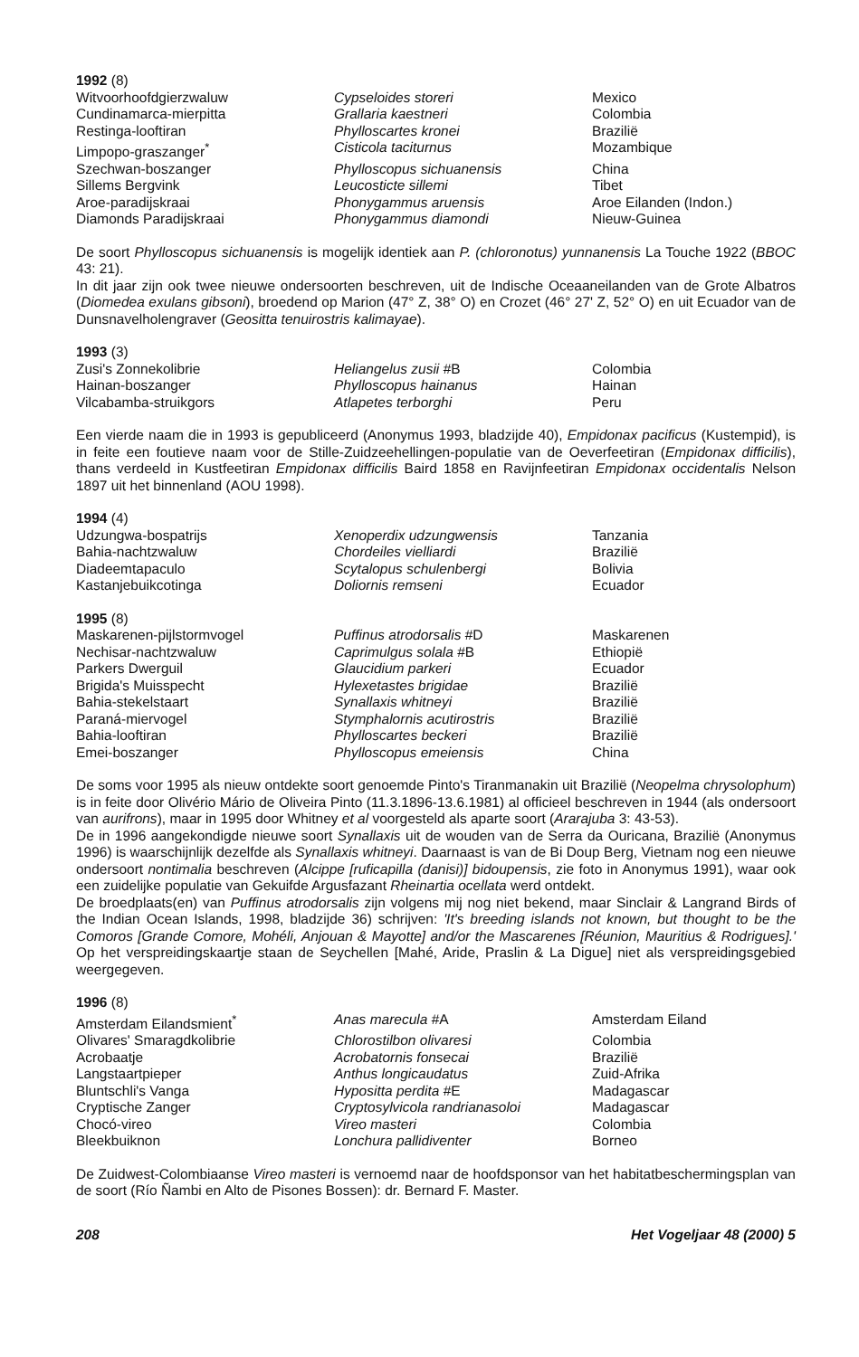1992 (8)
| Witvoorhoofdgierzwaluw | Cypseloides storeri | Mexico |
| Cundinamarca-mierpitta | Grallaria kaestneri | Colombia |
| Restinga-looftiran | Phylloscartes kronei | Brazilië |
| Limpopo-graszanger<sup>*</sup> | Cisticola taciturnus | Mozambique |
| Szechwan-boszanger | Phylloscopus sichuanensis | China |
| Sillems Bergvink | Leucosticte sillemi | Tibet |
| Aroe-paradijskraai | Phonygammus aruensis | Aroe Eilanden (Indon.) |
| Diamonds Paradijskraai | Phonygammus diamondi | Nieuw-Guinea |
De soort Phylloscopus sichuanensis is mogelijk identiek aan P. (chloronotus) yunnanensis La Touche 1922 (BBOC 43: 21).
In dit jaar zijn ook twee nieuwe ondersoorten beschreven, uit de Indische Oceaaneilanden van de Grote Albatros (Diomedea exulans gibsoni), broedend op Marion (47° Z, 38° O) en Crozet (46° 27' Z, 52° O) en uit Ecuador van de Dunsnavelholengraver (Geositta tenuirostris kalimayae).
1993 (3)
| Zusi's Zonnekolibrie | Heliangelus zusii #B | Colombia |
| Hainan-boszanger | Phylloscopus hainanus | Hainan |
| Vilcabamba-struikgors | Atlapetes terborghi | Peru |
Een vierde naam die in 1993 is gepubliceerd (Anonymus 1993, bladzijde 40), Empidonax pacificus (Kustempid), is in feite een foutieve naam voor de Stille-Zuidzeehellingen-populatie van de Oeverfeetiran (Empidonax difficilis), thans verdeeld in Kustfeetiran Empidonax difficilis Baird 1858 en Ravijnfeetiran Empidonax occidentalis Nelson 1897 uit het binnenland (AOU 1998).
1994 (4)
| Udzungwa-bospatrijs | Xenoperdix udzungwensis | Tanzania |
| Bahia-nachtzwaluw | Chordeiles vielliardi | Brazilië |
| Diadeemtapaculo | Scytalopus schulenbergi | Bolivia |
| Kastanjebuikcotinga | Doliornis remseni | Ecuador |
1995 (8)
| Maskarenen-pijlstormvogel | Puffinus atrodorsalis #D | Maskarenen |
| Nechisar-nachtzwaluw | Caprimulgus solala #B | Ethiopië |
| Parkers Dwerguil | Glaucidium parkeri | Ecuador |
| Brigida's Muisspecht | Hylexetastes brigidae | Brazilië |
| Bahia-stekelstaart | Synallaxis whitneyi | Brazilië |
| Paraná-miervogel | Stymphalornis acutirostris | Brazilië |
| Bahia-looftiran | Phylloscartes beckeri | Brazilië |
| Emei-boszanger | Phylloscopus emeiensis | China |
De soms voor 1995 als nieuw ontdekte soort genoemde Pinto's Tiranmanakin uit Brazilië (Neopelma chrysolophum) is in feite door Olivério Mário de Oliveira Pinto (11.3.1896-13.6.1981) al officieel beschreven in 1944 (als ondersoort van aurifrons), maar in 1995 door Whitney et al voorgesteld als aparte soort (Ararajuba 3: 43-53).
De in 1996 aangekondigde nieuwe soort Synallaxis uit de wouden van de Serra da Ouricana, Brazilië (Anonymus 1996) is waarschijnlijk dezelfde als Synallaxis whitneyi. Daarnaast is van de Bi Doup Berg, Vietnam nog een nieuwe ondersoort nontimalia beschreven (Alcippe [ruficapilla (danisi)] bidoupensis, zie foto in Anonymus 1991), waar ook een zuidelijke populatie van Gekuifde Argusfazant Rheinartia ocellata werd ontdekt.
De broedplaats(en) van Puffinus atrodorsalis zijn volgens mij nog niet bekend, maar Sinclair & Langrand Birds of the Indian Ocean Islands, 1998, bladzijde 36) schrijven: 'It's breeding islands not known, but thought to be the Comoros [Grande Comore, Mohéli, Anjouan & Mayotte] and/or the Mascarenes [Réunion, Mauritius & Rodrigues].' Op het verspreidingskaartje staan de Seychellen [Mahé, Aride, Praslin & La Digue] niet als verspreidingsgebied weergegeven.
1996 (8)
| Amsterdam Eilandsmient<sup>*</sup> | Anas marecula #A | Amsterdam Eiland |
| Olivares' Smaragdkolibrie | Chlorostilbon olivaresi | Colombia |
| Acrobaatje | Acrobatornis fonsecai | Brazilië |
| Langstaartpieper | Anthus longicaudatus | Zuid-Afrika |
| Bluntschli's Vanga | Hypositta perdita #E | Madagascar |
| Cryptische Zanger | Cryptosylvicola randrianasoloi | Madagascar |
| Chocó-vireo | Vireo masteri | Colombia |
| Bleekbuiknon | Lonchura pallidiventer | Borneo |
De Zuidwest-Colombiaanse Vireo masteri is vernoemd naar de hoofdsponsor van het habitatbeschermingsplan van de soort (Río Ñambi en Alto de Pisones Bossen): dr. Bernard F. Master.
208 Het Vogeljaar 48 (2000) 5